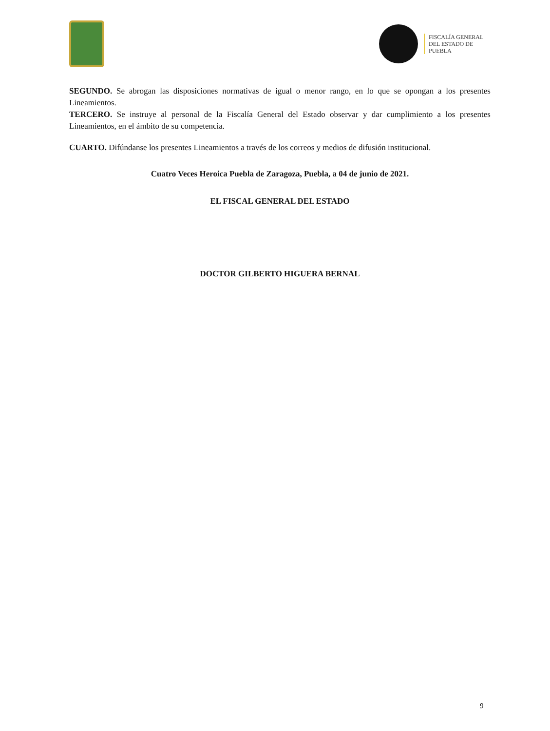FISCALÍA GENERAL
DEL ESTADO DE
PUEBLA
SEGUNDO. Se abrogan las disposiciones normativas de igual o menor rango, en lo que se opongan a los presentes Lineamientos.
TERCERO. Se instruye al personal de la Fiscalía General del Estado observar y dar cumplimiento a los presentes Lineamientos, en el ámbito de su competencia.
CUARTO. Difúndanse los presentes Lineamientos a través de los correos y medios de difusión institucional.
Cuatro Veces Heroica Puebla de Zaragoza, Puebla, a 04 de junio de 2021.
EL FISCAL GENERAL DEL ESTADO
DOCTOR GILBERTO HIGUERA BERNAL
9